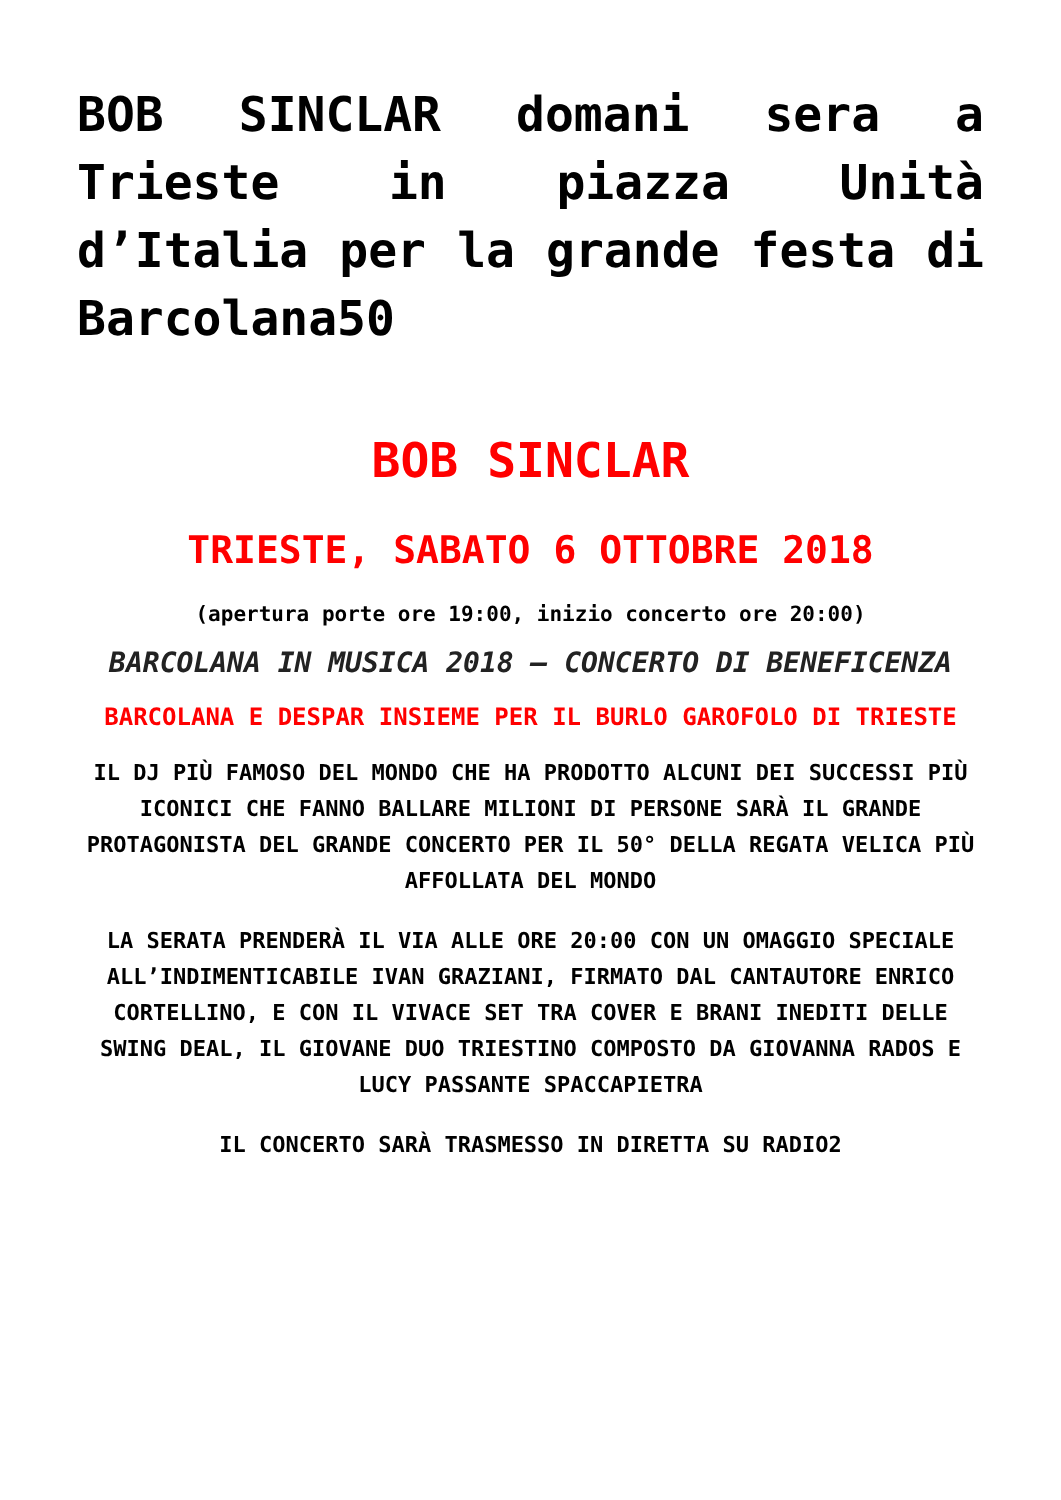BOB SINCLAR domani sera a Trieste in piazza Unità d’Italia per la grande festa di Barcolana50
BOB SINCLAR
TRIESTE, SABATO 6 OTTOBRE 2018
(apertura porte ore 19:00, inizio concerto ore 20:00)
BARCOLANA IN MUSICA 2018 – CONCERTO DI BENEFICENZA
BARCOLANA E DESPAR INSIEME PER IL BURLO GAROFOLO DI TRIESTE
IL DJ PIÙ FAMOSO DEL MONDO CHE HA PRODOTTO ALCUNI DEI SUCCESSI PIÙ ICONICI CHE FANNO BALLARE MILIONI DI PERSONE SARÀ IL GRANDE PROTAGONISTA DEL GRANDE CONCERTO PER IL 50° DELLA REGATA VELICA PIÙ AFFOLLATA DEL MONDO
LA SERATA PRENDERÀ IL VIA ALLE ORE 20:00 CON UN OMAGGIO SPECIALE ALL’INDIMENTICABILE IVAN GRAZIANI, FIRMATO DAL CANTAUTORE ENRICO CORTELLINO, E CON IL VIVACE SET TRA COVER E BRANI INEDITI DELLE SWING DEAL, IL GIOVANE DUO TRIESTINO COMPOSTO DA GIOVANNA RADOS E LUCY PASSANTE SPACCAPIETRA
IL CONCERTO SARÀ TRASMESSO IN DIRETTA SU RADIO2